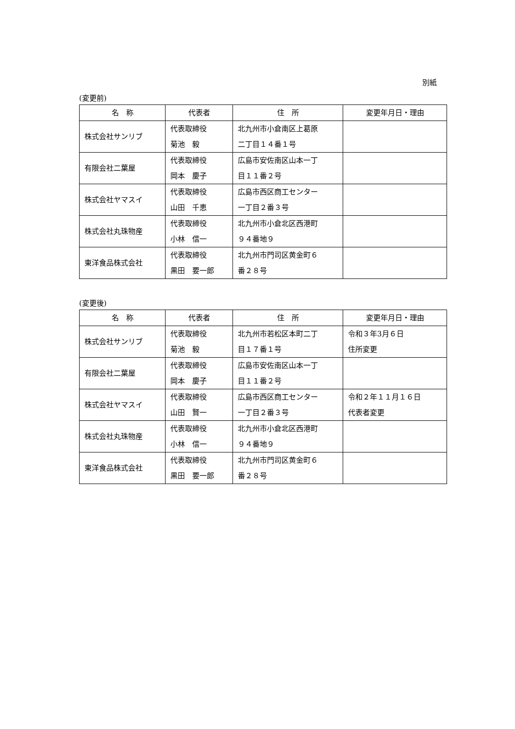別紙
(変更前)
| 名 称 | 代表者 | 住 所 | 変更年月日・理由 |
| --- | --- | --- | --- |
| 株式会社サンリブ | 代表取締役 菊池 毅 | 北九州市小倉南区上葛原 二丁目１４番１号 | |
| 有限会社二葉屋 | 代表取締役 岡本 慶子 | 広島市安佐南区山本一丁 目１１番２号 | |
| 株式会社ヤマスイ | 代表取締役 山田 千恵 | 広島市西区商工センター 一丁目２番３号 | |
| 株式会社丸珠物産 | 代表取締役 小林 信一 | 北九州市小倉北区西港町 ９４番地９ | |
| 東洋食品株式会社 | 代表取締役 黒田 要一郎 | 北九州市門司区黄金町６ 番２８号 | |
(変更後)
| 名 称 | 代表者 | 住 所 | 変更年月日・理由 |
| --- | --- | --- | --- |
| 株式会社サンリブ | 代表取締役 菊池 毅 | 北九州市若松区本町二丁 目１７番１号 | 令和３年3月６日 住所変更 |
| 有限会社二葉屋 | 代表取締役 岡本 慶子 | 広島市安佐南区山本一丁 目１１番２号 | |
| 株式会社ヤマスイ | 代表取締役 山田 賢一 | 広島市西区商工センター 一丁目２番３号 | 令和２年１１月１６日 代表者変更 |
| 株式会社丸珠物産 | 代表取締役 小林 信一 | 北九州市小倉北区西港町 ９４番地９ | |
| 東洋食品株式会社 | 代表取締役 黒田 要一郎 | 北九州市門司区黄金町６ 番２８号 | |